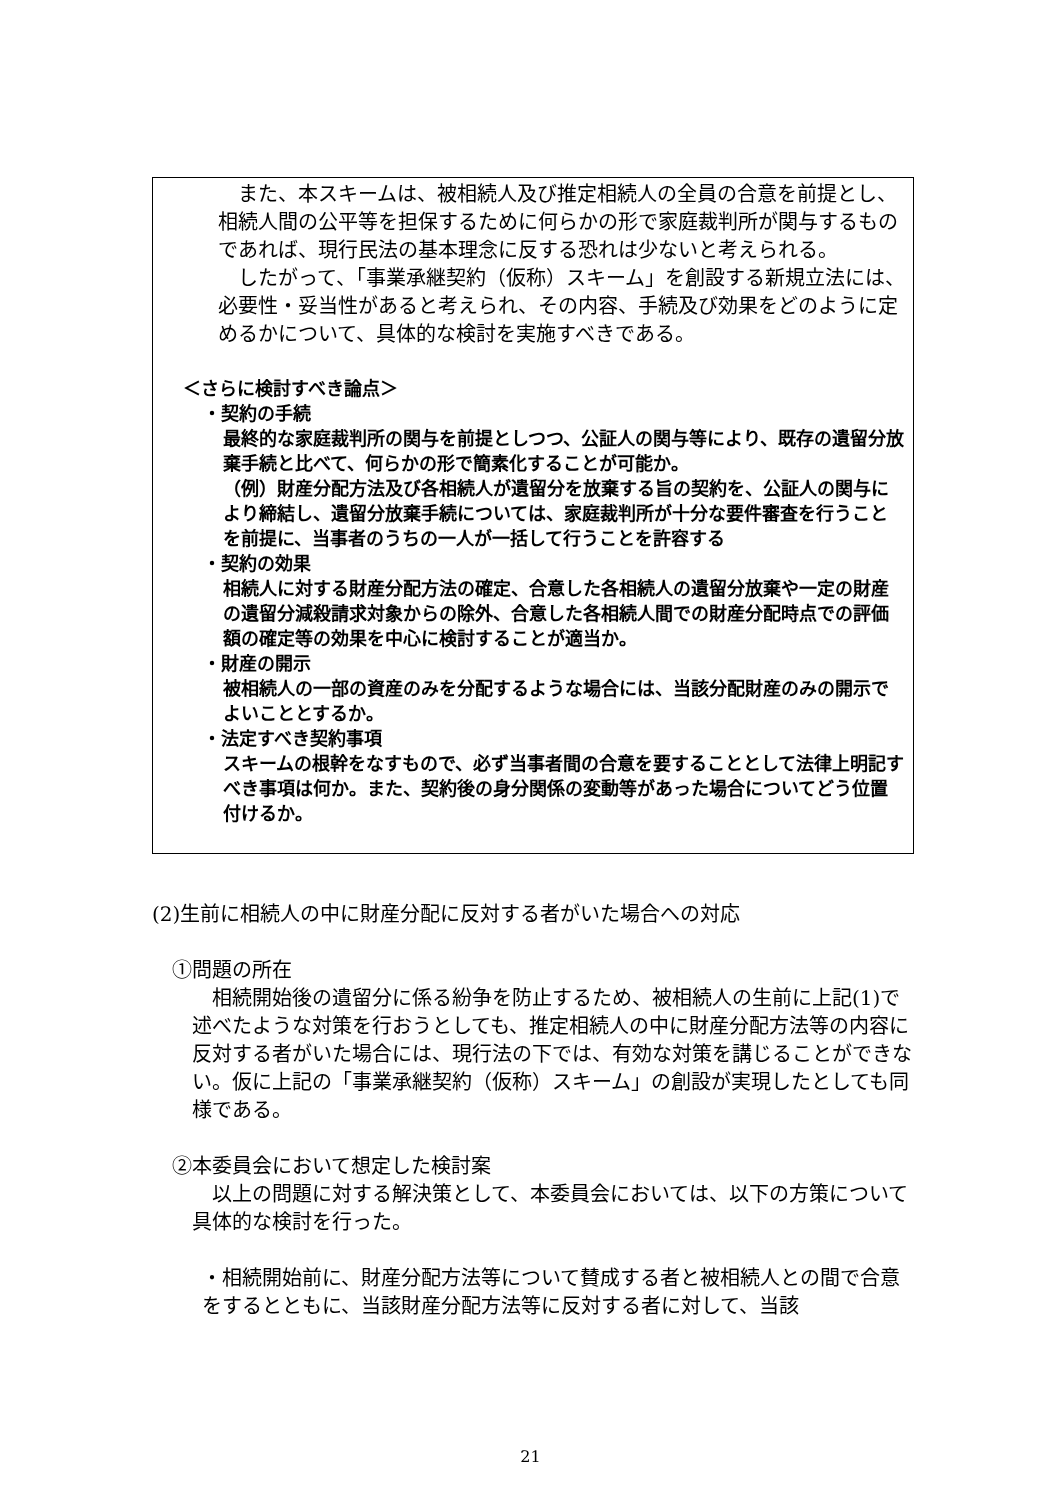また、本スキームは、被相続人及び推定相続人の全員の合意を前提とし、相続人間の公平等を担保するために何らかの形で家庭裁判所が関与するものであれば、現行民法の基本理念に反する恐れは少ないと考えられる。
 したがって、「事業承継契約（仮称）スキーム」を創設する新規立法には、必要性・妥当性があると考えられ、その内容、手続及び効果をどのように定めるかについて、具体的な検討を実施すべきである。
＜さらに検討すべき論点＞
・契約の手続
最終的な家庭裁判所の関与を前提としつつ、公証人の関与等により、既存の遺留分放棄手続と比べて、何らかの形で簡素化することが可能か。
（例）財産分配方法及び各相続人が遺留分を放棄する旨の契約を、公証人の関与により締結し、遺留分放棄手続については、家庭裁判所が十分な要件審査を行うことを前提に、当事者のうちの一人が一括して行うことを許容する
・契約の効果
相続人に対する財産分配方法の確定、合意した各相続人の遺留分放棄や一定の財産の遺留分減殺請求対象からの除外、合意した各相続人間での財産分配時点での評価額の確定等の効果を中心に検討することが適当か。
・財産の開示
被相続人の一部の資産のみを分配するような場合には、当該分配財産のみの開示でよいこととするか。
・法定すべき契約事項
スキームの根幹をなすもので、必ず当事者間の合意を要することとして法律上明記すべき事項は何か。また、契約後の身分関係の変動等があった場合についてどう位置付けるか。
(2)生前に相続人の中に財産分配に反対する者がいた場合への対応
①問題の所在
 相続開始後の遺留分に係る紛争を防止するため、被相続人の生前に上記(1)で述べたような対策を行おうとしても、推定相続人の中に財産分配方法等の内容に反対する者がいた場合には、現行法の下では、有効な対策を講じることができない。仮に上記の「事業承継契約（仮称）スキーム」の創設が実現したとしても同様である。
②本委員会において想定した検討案
 以上の問題に対する解決策として、本委員会においては、以下の方策について具体的な検討を行った。
・相続開始前に、財産分配方法等について賛成する者と被相続人との間で合意をするとともに、当該財産分配方法等に反対する者に対して、当該
21